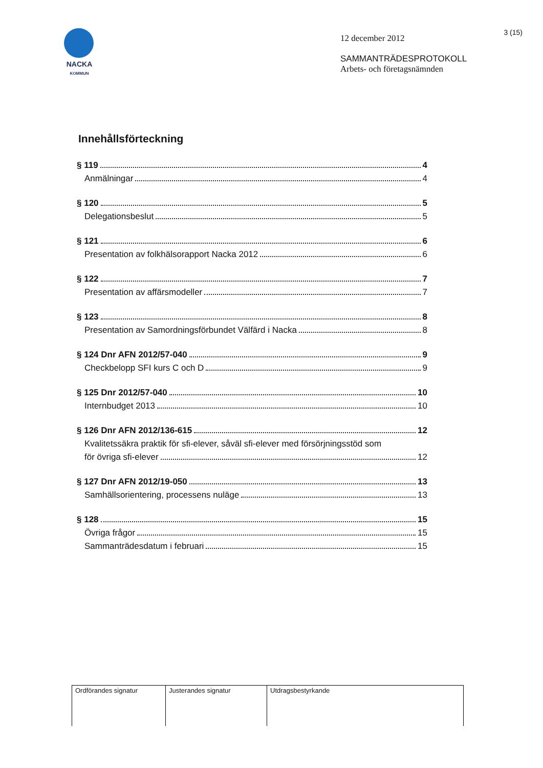NACKA
KOMMUN
12 december 2012
SAMMANTRÄDESPROTOKOLL
Arbets- och företagsnämnden
3 (15)
Innehållsförteckning
§ 119 4
Anmälningar 4
§ 120 5
Delegationsbeslut 5
§ 121 6
Presentation av folkhälsorapport Nacka 2012 6
§ 122 7
Presentation av affärsmodeller 7
§ 123 8
Presentation av Samordningsförbundet Välfärd i Nacka 8
§ 124 Dnr AFN 2012/57-040 9
Checkbelopp SFI kurs C och D 9
§ 125 Dnr 2012/57-040 10
Internbudget 2013 10
§ 126 Dnr AFN 2012/136-615 12
Kvalitetssäkra praktik för sfi-elever, såväl sfi-elever med försörjningsstöd som
för övriga sfi-elever 12
§ 127 Dnr AFN 2012/19-050 13
Samhällsorientering, processens nuläge 13
§ 128 15
Övriga frågor 15
Sammanträdesdatum i februari 15
| Ordförandes signatur | Justerandes signatur | Utdragsbestyrkande |